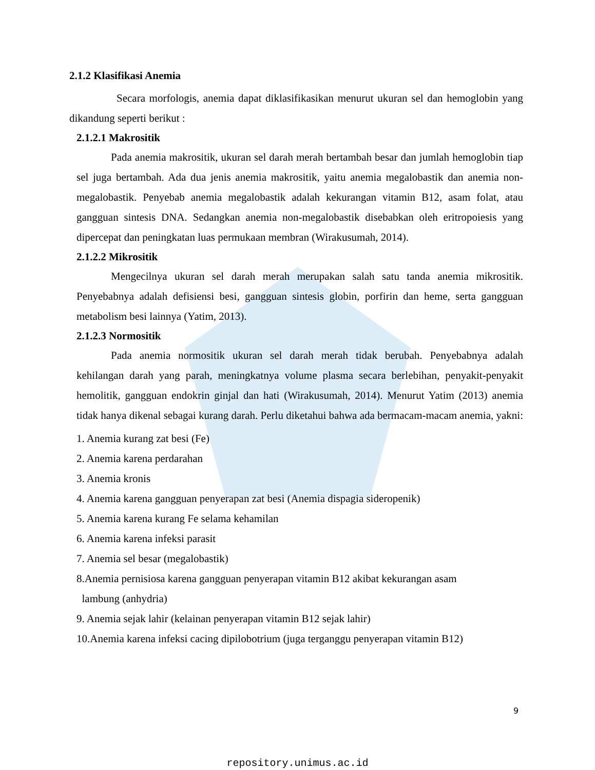2.1.2 Klasifikasi Anemia
Secara morfologis, anemia dapat diklasifikasikan menurut ukuran sel dan hemoglobin yang dikandung seperti berikut :
2.1.2.1 Makrositik
Pada anemia makrositik, ukuran sel darah merah bertambah besar dan jumlah hemoglobin tiap sel juga bertambah. Ada dua jenis anemia makrositik, yaitu anemia megalobastik dan anemia non-megalobastik. Penyebab anemia megalobastik adalah kekurangan vitamin B12, asam folat, atau gangguan sintesis DNA. Sedangkan anemia non-megalobastik disebabkan oleh eritropoiesis yang dipercepat dan peningkatan luas permukaan membran (Wirakusumah, 2014).
2.1.2.2 Mikrositik
Mengecilnya ukuran sel darah merah merupakan salah satu tanda anemia mikrositik. Penyebabnya adalah defisiensi besi, gangguan sintesis globin, porfirin dan heme, serta gangguan metabolism besi lainnya (Yatim, 2013).
2.1.2.3 Normositik
Pada anemia normositik ukuran sel darah merah tidak berubah. Penyebabnya adalah kehilangan darah yang parah, meningkatnya volume plasma secara berlebihan, penyakit-penyakit hemolitik, gangguan endokrin ginjal dan hati (Wirakusumah, 2014). Menurut Yatim (2013) anemia tidak hanya dikenal sebagai kurang darah. Perlu diketahui bahwa ada bermacam-macam anemia, yakni:
1. Anemia kurang zat besi (Fe)
2. Anemia karena perdarahan
3. Anemia kronis
4. Anemia karena gangguan penyerapan zat besi (Anemia dispagia sideropenik)
5. Anemia karena kurang Fe selama kehamilan
6. Anemia karena infeksi parasit
7. Anemia sel besar (megalobastik)
8.Anemia pernisiosa karena gangguan penyerapan vitamin B12 akibat kekurangan asam
lambung (anhydria)
9. Anemia sejak lahir (kelainan penyerapan vitamin B12 sejak lahir)
10.Anemia karena infeksi cacing dipilobotrium (juga terganggu penyerapan vitamin B12)
9
repository.unimus.ac.id